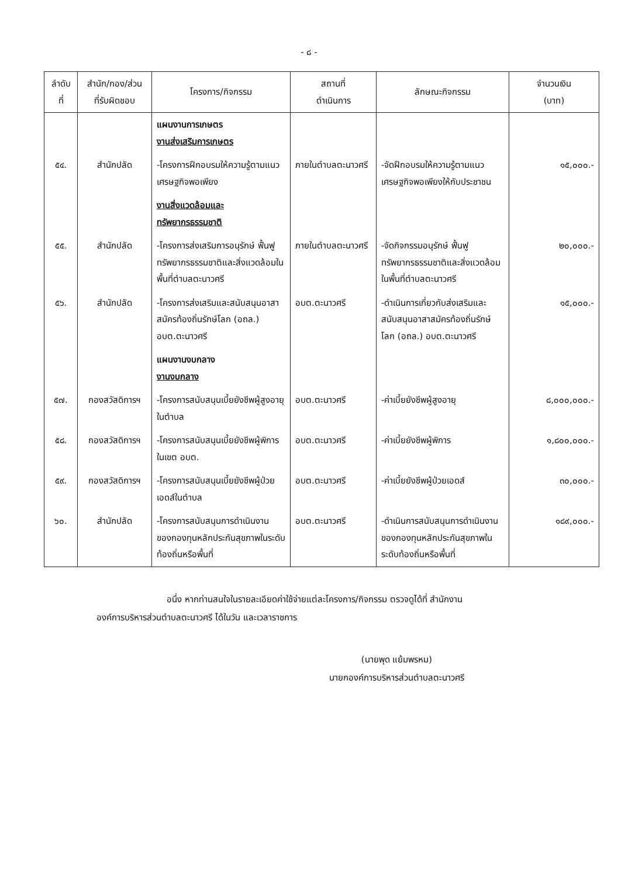- ๘ -
| ลำดับ ที่ | สำนัก/กอง/ส่วน ที่รับผิดชอบ | โครงการ/กิจกรรม | สถานที่ ดำเนินการ | ลักษณะกิจกรรม | จำนวนเงิน (บาท) |
| --- | --- | --- | --- | --- | --- |
| | | แผนงานการเกษตร งานส่งเสริมการเกษตร | | | |
| ๕๔. | สำนักปลัด | -โครงการฝึกอบรมให้ความรู้ตามแนวเศรษฐกิจพอเพียง | ภายในตำบลตะนาวศรี | -จัดฝึกอบรมให้ความรู้ตามแนวเศรษฐกิจพอเพียงให้กับประชาชน | ๑๕,๐๐๐.- |
| | | งานสิ่งแวดล้อมและทรัพยากรธรรมชาติ | | | |
| ๕๕. | สำนักปลัด | -โครงการส่งเสริมการอนุรักษ์ ฟื้นฟูทรัพยากรธรรมชาติและสิ่งแวดล้อมในพื้นที่ตำบลตะนาวศรี | ภายในตำบลตะนาวศรี | -จัดกิจกรรมอนุรักษ์ ฟื้นฟูทรัพยากรธรรมชาติและสิ่งแวดล้อมในพื้นที่ตำบลตะนาวศรี | ๒๐,๐๐๐.- |
| ๕๖. | สำนักปลัด | -โครงการส่งเสริมและสนับสนุนอาสาสมัครท้องถิ่นรักษ์โลก (อถล.) อบต.ตะนาวศรี | อบต.ตะนาวศรี | -ดำเนินการเกี่ยวกับส่งเสริมและสนับสนุนอาสาสมัครท้องถิ่นรักษ์โลก (อถล.) อบต.ตะนาวศรี | ๑๕,๐๐๐.- |
| | | แผนงานงบกลาง งานงบกลาง | | | |
| ๕๗. | กองสวัสดิการฯ | -โครงการสนับสนุนเบี้ยยังชีพผู้สูงอายุในตำบล | อบต.ตะนาวศรี | -ค่าเบี้ยยังชีพผู้สูงอายุ | ๘,๐๐๐,๐๐๐.- |
| ๕๘. | กองสวัสดิการฯ | -โครงการสนับสนุนเบี้ยยังชีพผู้พิการในเขต อบต. | อบต.ตะนาวศรี | -ค่าเบี้ยยังชีพผู้พิการ | ๑,๘๐๐,๐๐๐.- |
| ๕๙. | กองสวัสดิการฯ | -โครงการสนับสนุนเบี้ยยังชีพผู้ป่วยเอดส์ในตำบล | อบต.ตะนาวศรี | -ค่าเบี้ยยังชีพผู้ป่วยเอดส์ | ๓๐,๐๐๐.- |
| ๖๐. | สำนักปลัด | -โครงการสนับสนุนการดำเนินงานของกองทุนหลักประกันสุขภาพในระดับท้องถิ่นหรือพื้นที่ | อบต.ตะนาวศรี | -ดำเนินการสนับสนุนการดำเนินงานของกองทุนหลักประกันสุขภาพในระดับท้องถิ่นหรือพื้นที่ | ๑๘๙,๐๐๐.- |
อนึ่ง หากท่านสนใจในรายละเอียดค่าใช้จ่ายแต่ละโครงการ/กิจกรรม ตรวจดูได้ที่ สำนักงาน
องค์การบริหารส่วนตำบลตะนาวศรี ได้ในวัน และเวลาราชการ
(นายพุด แย้มพรหม)
นายกองค์การบริหารส่วนตำบลตะนาวศรี